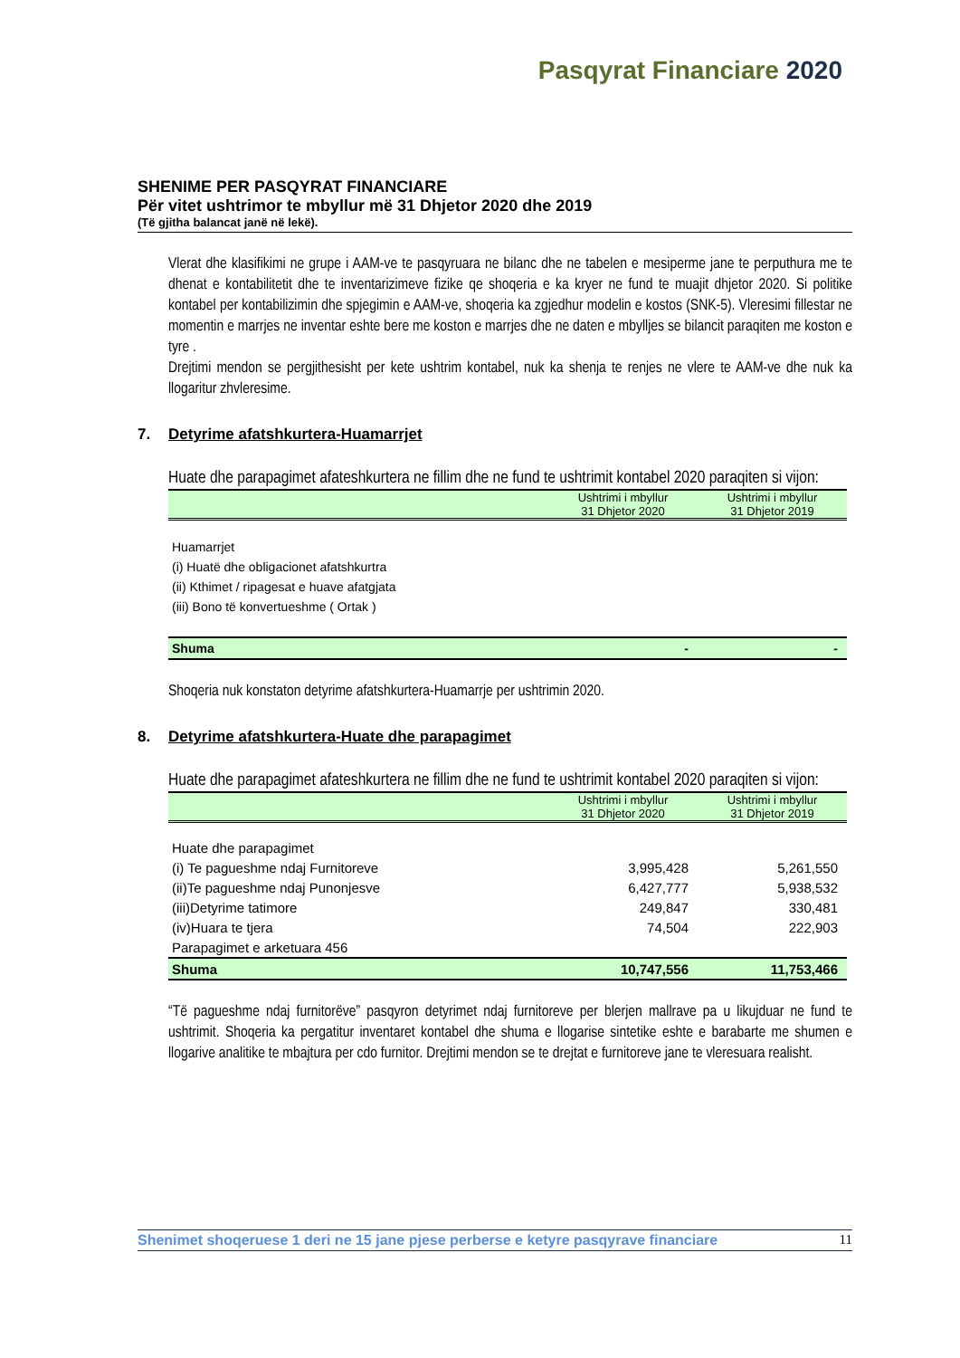Pasqyrat Financiare 2020
SHENIME PER PASQYRAT FINANCIARE
Për vitet ushtrimor te mbyllur më 31 Dhjetor 2020 dhe 2019
(Të gjitha balancat janë në lekë).
Vlerat dhe klasifikimi ne grupe i AAM-ve te pasqyruara ne bilanc dhe ne tabelen e mesiperme jane te perputhura me te dhenat e kontabilitetit dhe te inventarizimeve fizike qe shoqeria e ka kryer ne fund te muajit dhjetor 2020. Si politike kontabel per kontabilizimin dhe spjegimin e AAM-ve, shoqeria ka zgjedhur modelin e kostos (SNK-5). Vleresimi fillestar ne momentin e marrjes ne inventar eshte bere me koston e marrjes dhe ne daten e mbylljes se bilancit paraqiten me koston e tyre .
Drejtimi mendon se pergjithesisht per kete ushtrim kontabel, nuk ka shenja te renjes ne vlere te AAM-ve dhe nuk ka llogaritur zhvleresime.
7. Detyrime afatshkurtera-Huamarrjet
Huate dhe parapagimet afateshkurtera ne fillim dhe ne fund te ushtrimit kontabel 2020 paraqiten si vijon:
| | Ushtrimi i mbyllur 31 Dhjetor 2020 | Ushtrimi i mbyllur 31 Dhjetor 2019 |
| --- | --- | --- |
| Huamarrjet | | |
| (i) Huatë dhe obligacionet afatshkurtra | | |
| (ii) Kthimet / ripagesat e huave afatgjata | | |
| (iii) Bono të konvertueshme ( Ortak ) | | |
| Shuma | - | - |
Shoqeria nuk konstaton detyrime afatshkurtera-Huamarrje per ushtrimin 2020.
8. Detyrime afatshkurtera-Huate dhe parapagimet
Huate dhe parapagimet afateshkurtera ne fillim dhe ne fund te ushtrimit kontabel 2020 paraqiten si vijon:
| | Ushtrimi i mbyllur 31 Dhjetor 2020 | Ushtrimi i mbyllur 31 Dhjetor 2019 |
| --- | --- | --- |
| Huate dhe parapagimet | | |
| (i) Te pagueshme ndaj Furnitoreve | 3,995,428 | 5,261,550 |
| (ii)Te pagueshme ndaj Punonjesve | 6,427,777 | 5,938,532 |
| (iii)Detyrime tatimore | 249,847 | 330,481 |
| (iv)Huara te tjera | 74,504 | 222,903 |
| Parapagimet e arketuara 456 | | |
| Shuma | 10,747,556 | 11,753,466 |
“Të pagueshme ndaj furnitorëve” pasqyron detyrimet ndaj furnitoreve per blerjen mallrave pa u likujduar ne fund te ushtrimit. Shoqeria ka pergatitur inventaret kontabel dhe shuma e llogarise sintetike eshte e barabarte me shumen e llogarive analitike te mbajtura per cdo furnitor. Drejtimi mendon se te drejtat e furnitoreve jane te vleresuara realisht.
Shenimet shoqeruese 1 deri ne 15 jane pjese perberse e ketyre pasqyrave financiare 11